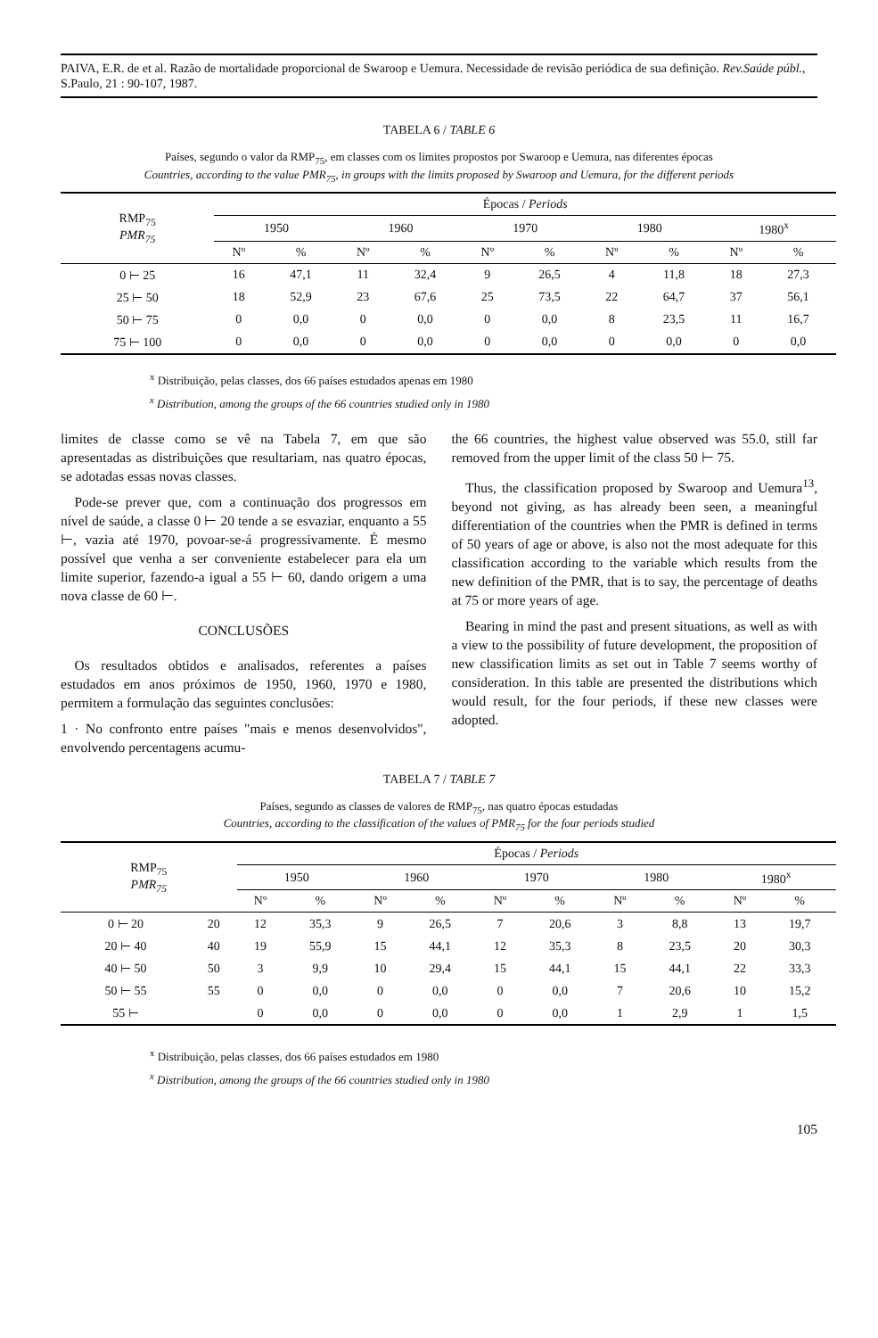PAIVA, E.R. de et al. Razão de mortalidade proporcional de Swaroop e Uemura. Necessidade de revisão periódica de sua definição. Rev.Saúde públ., S.Paulo, 21 : 90-107, 1987.
TABELA 6 / TABLE 6
Países, segundo o valor da RMP<sub>75</sub>, em classes com os limites propostos por Swaroop e Uemura, nas diferentes épocas
Countries, according to the value PMR<sub>75</sub>, in groups with the limits proposed by Swaroop and Uemura, for the different periods
| RMP<sub>75</sub> PMR<sub>75</sub> | Épocas / Periods | | | | | | | | | |
| --- | --- | --- | --- | --- | --- | --- | --- | --- | --- | --- |
| | 1950 | | 1960 | | 1970 | | 1980 | | 1980<sup>x</sup> | |
| | Nº | % | Nº | % | Nº | % | Nº | % | Nº | % |
| 0 ⊢ 25 | 16 | 47,1 | 11 | 32,4 | 9 | 26,5 | 4 | 11,8 | 18 | 27,3 |
| 25 ⊢ 50 | 18 | 52,9 | 23 | 67,6 | 25 | 73,5 | 22 | 64,7 | 37 | 56,1 |
| 50 ⊢ 75 | 0 | 0,0 | 0 | 0,0 | 0 | 0,0 | 8 | 23,5 | 11 | 16,7 |
| 75 ⊢ 100 | 0 | 0,0 | 0 | 0,0 | 0 | 0,0 | 0 | 0,0 | 0 | 0,0 |
<sup>x</sup> Distribuição, pelas classes, dos 66 países estudados apenas em 1980
<sup>x</sup> Distribution, among the groups of the 66 countries studied only in 1980
limites de classe como se vê na Tabela 7, em que são apresentadas as distribuições que resultariam, nas quatro épocas, se adotadas essas novas classes.
 Pode-se prever que, com a continuação dos progressos em nível de saúde, a classe 0 ⊢ 20 tende a se esvaziar, enquanto a 55 ⊢, vazia até 1970, povoar-se-á progressivamente. É mesmo possível que venha a ser conveniente estabelecer para ela um limite superior, fazendo-a igual a 55 ⊢ 60, dando origem a uma nova classe de 60 ⊢.
CONCLUSÕES
 Os resultados obtidos e analisados, referentes a países estudados em anos próximos de 1950, 1960, 1970 e 1980, permitem a formulação das seguintes conclusões:
1 · No confronto entre países "mais e menos desenvolvidos", envolvendo percentagens acumu-
the 66 countries, the highest value observed was 55.0, still far removed from the upper limit of the class 50 ⊢ 75.
 Thus, the classification proposed by Swaroop and Uemura<sup>13</sup>, beyond not giving, as has already been seen, a meaningful differentiation of the countries when the PMR is defined in terms of 50 years of age or above, is also not the most adequate for this classification according to the variable which results from the new definition of the PMR, that is to say, the percentage of deaths at 75 or more years of age.
 Bearing in mind the past and present situations, as well as with a view to the possibility of future development, the proposition of new classification limits as set out in Table 7 seems worthy of consideration. In this table are presented the distributions which would result, for the four periods, if these new classes were adopted.
TABELA 7 / TABLE 7
Países, segundo as classes de valores de RMP<sub>75</sub>, nas quatro épocas estudadas
Countries, according to the classification of the values of PMR<sub>75</sub> for the four periods studied
| RMP<sub>75</sub> PMR<sub>75</sub> | | Épocas / Periods | | | | | | | | | |
| --- | --- | --- | --- | --- | --- | --- | --- | --- | --- | --- | --- |
| | | 1950 | | 1960 | | 1970 | | 1980 | | 1980<sup>x</sup> | |
| | | Nº | % | Nº | % | Nº | % | Nº | % | Nº | % |
| 0 ⊢ 20 | 20 | 12 | 35,3 | 9 | 26,5 | 7 | 20,6 | 3 | 8,8 | 13 | 19,7 |
| 20 ⊢ 40 | 40 | 19 | 55,9 | 15 | 44,1 | 12 | 35,3 | 8 | 23,5 | 20 | 30,3 |
| 40 ⊢ 50 | 50 | 3 | 9,9 | 10 | 29,4 | 15 | 44,1 | 15 | 44,1 | 22 | 33,3 |
| 50 ⊢ 55 | 55 | 0 | 0,0 | 0 | 0,0 | 0 | 0,0 | 7 | 20,6 | 10 | 15,2 |
| 55 ⊢ | | 0 | 0,0 | 0 | 0,0 | 0 | 0,0 | 1 | 2,9 | 1 | 1,5 |
<sup>x</sup> Distribuição, pelas classes, dos 66 países estudados em 1980
<sup>x</sup> Distribution, among the groups of the 66 countries studied only in 1980
105